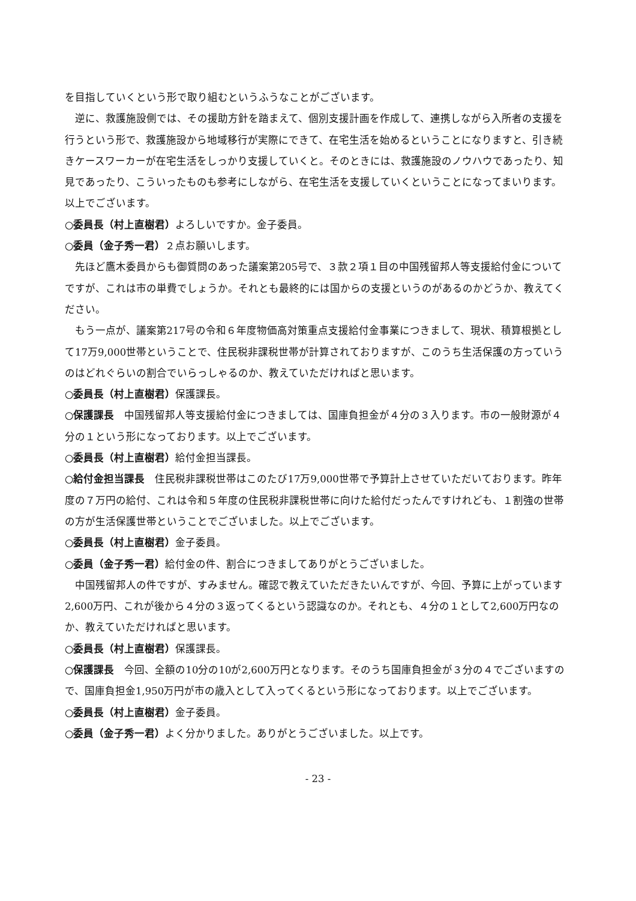を目指していくという形で取り組むというふうなことがございます。
逆に、救護施設側では、その援助方針を踏まえて、個別支援計画を作成して、連携しながら入所者の支援を行うという形で、救護施設から地域移行が実際にできて、在宅生活を始めるということになりますと、引き続きケースワーカーが在宅生活をしっかり支援していくと。そのときには、救護施設のノウハウであったり、知見であったり、こういったものも参考にしながら、在宅生活を支援していくということになってまいります。以上でございます。
○委員長（村上直樹君）よろしいですか。金子委員。
○委員（金子秀一君）２点お願いします。
先ほど鷹木委員からも御質問のあった議案第205号で、３款２項１目の中国残留邦人等支援給付金についてですが、これは市の単費でしょうか。それとも最終的には国からの支援というのがあるのかどうか、教えてください。
もう一点が、議案第217号の令和６年度物価高対策重点支援給付金事業につきまして、現状、積算根拠として17万9,000世帯ということで、住民税非課税世帯が計算されておりますが、このうち生活保護の方っていうのはどれぐらいの割合でいらっしゃるのか、教えていただければと思います。
○委員長（村上直樹君）保護課長。
○保護課長　中国残留邦人等支援給付金につきましては、国庫負担金が４分の３入ります。市の一般財源が４分の１という形になっております。以上でございます。
○委員長（村上直樹君）給付金担当課長。
○給付金担当課長　住民税非課税世帯はこのたび17万9,000世帯で予算計上させていただいております。昨年度の７万円の給付、これは令和５年度の住民税非課税世帯に向けた給付だったんですけれども、１割強の世帯の方が生活保護世帯ということでございました。以上でございます。
○委員長（村上直樹君）金子委員。
○委員（金子秀一君）給付金の件、割合につきましてありがとうございました。
中国残留邦人の件ですが、すみません。確認で教えていただきたいんですが、今回、予算に上がっています2,600万円、これが後から４分の３返ってくるという認識なのか。それとも、４分の１として2,600万円なのか、教えていただければと思います。
○委員長（村上直樹君）保護課長。
○保護課長　今回、全額の10分の10が2,600万円となります。そのうち国庫負担金が３分の４でございますので、国庫負担金1,950万円が市の歳入として入ってくるという形になっております。以上でございます。
○委員長（村上直樹君）金子委員。
○委員（金子秀一君）よく分かりました。ありがとうございました。以上です。
- 23 -